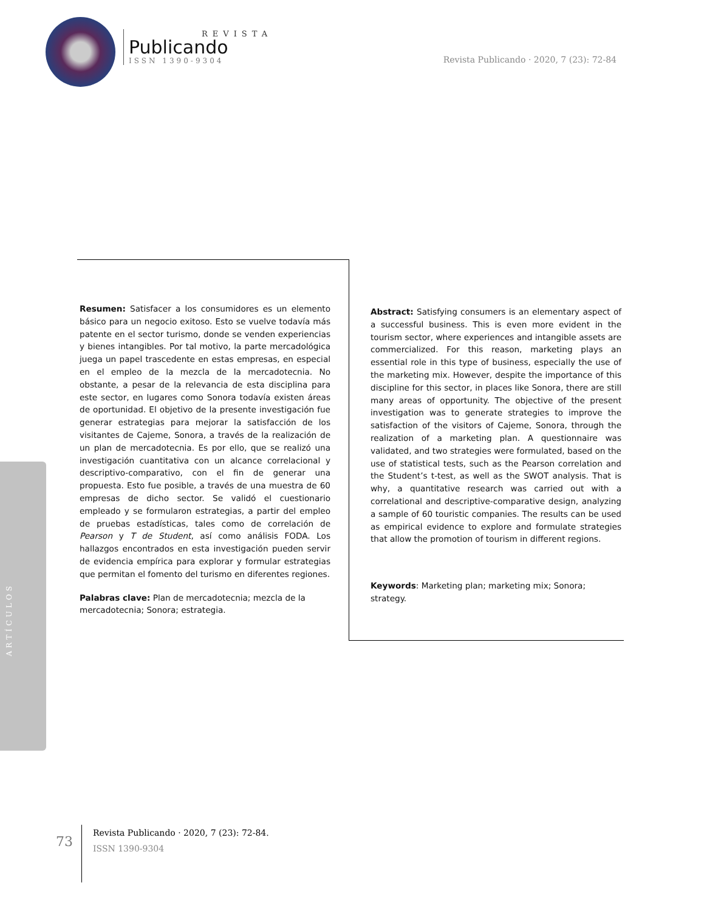REVISTA
Publicando
ISSN 1390-9304
Revista Publicando · 2020, 7 (23): 72-84
Resumen: Satisfacer a los consumidores es un elemento básico para un negocio exitoso. Esto se vuelve todavía más patente en el sector turismo, donde se venden experiencias y bienes intangibles. Por tal motivo, la parte mercadológica juega un papel trascedente en estas empresas, en especial en el empleo de la mezcla de la mercadotecnia. No obstante, a pesar de la relevancia de esta disciplina para este sector, en lugares como Sonora todavía existen áreas de oportunidad. El objetivo de la presente investigación fue generar estrategias para mejorar la satisfacción de los visitantes de Cajeme, Sonora, a través de la realización de un plan de mercadotecnia. Es por ello, que se realizó una investigación cuantitativa con un alcance correlacional y descriptivo-comparativo, con el fin de generar una propuesta. Esto fue posible, a través de una muestra de 60 empresas de dicho sector. Se validó el cuestionario empleado y se formularon estrategias, a partir del empleo de pruebas estadísticas, tales como de correlación de Pearson y T de Student, así como análisis FODA. Los hallazgos encontrados en esta investigación pueden servir de evidencia empírica para explorar y formular estrategias que permitan el fomento del turismo en diferentes regiones.
Palabras clave: Plan de mercadotecnia; mezcla de la mercadotecnia; Sonora; estrategia.
Abstract: Satisfying consumers is an elementary aspect of a successful business. This is even more evident in the tourism sector, where experiences and intangible assets are commercialized. For this reason, marketing plays an essential role in this type of business, especially the use of the marketing mix. However, despite the importance of this discipline for this sector, in places like Sonora, there are still many areas of opportunity. The objective of the present investigation was to generate strategies to improve the satisfaction of the visitors of Cajeme, Sonora, through the realization of a marketing plan. A questionnaire was validated, and two strategies were formulated, based on the use of statistical tests, such as the Pearson correlation and the Student’s t-test, as well as the SWOT analysis. That is why, a quantitative research was carried out with a correlational and descriptive-comparative design, analyzing a sample of 60 touristic companies. The results can be used as empirical evidence to explore and formulate strategies that allow the promotion of tourism in different regions.
Keywords: Marketing plan; marketing mix; Sonora; strategy.
ARTÍCULOS
73
Revista Publicando · 2020, 7 (23): 72-84.
ISSN 1390-9304